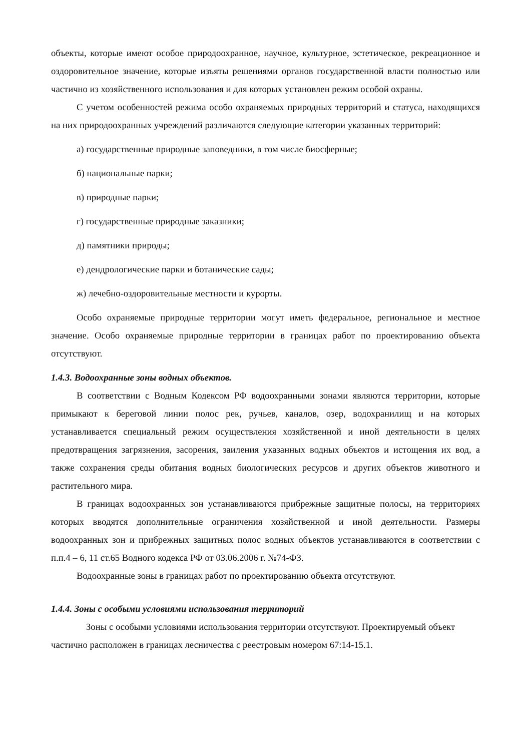объекты, которые имеют особое природоохранное, научное, культурное, эстетическое, рекреационное и оздоровительное значение, которые изъяты решениями органов государственной власти полностью или частично из хозяйственного использования и для которых установлен режим особой охраны.
С учетом особенностей режима особо охраняемых природных территорий и статуса, находящихся на них природоохранных учреждений различаются следующие категории указанных территорий:
а) государственные природные заповедники, в том числе биосферные;
б) национальные парки;
в) природные парки;
г) государственные природные заказники;
д) памятники природы;
е) дендрологические парки и ботанические сады;
ж) лечебно-оздоровительные местности и курорты.
Особо охраняемые природные территории могут иметь федеральное, региональное и местное значение. Особо охраняемые природные территории в границах работ по проектированию объекта отсутствуют.
1.4.3. Водоохранные зоны водных объектов.
В соответствии с Водным Кодексом РФ водоохранными зонами являются территории, которые примыкают к береговой линии полос рек, ручьев, каналов, озер, водохранилищ и на которых устанавливается специальный режим осуществления хозяйственной и иной деятельности в целях предотвращения загрязнения, засорения, заиления указанных водных объектов и истощения их вод, а также сохранения среды обитания водных биологических ресурсов и других объектов животного и растительного мира.
В границах водоохранных зон устанавливаются прибрежные защитные полосы, на территориях которых вводятся дополнительные ограничения хозяйственной и иной деятельности. Размеры водоохранных зон и прибрежных защитных полос водных объектов устанавливаются в соответствии с п.п.4 – 6, 11 ст.65 Водного кодекса РФ от 03.06.2006 г. №74-ФЗ.
Водоохранные зоны в границах работ по проектированию объекта отсутствуют.
1.4.4. Зоны с особыми условиями использования территорий
Зоны с особыми условиями использования территории отсутствуют. Проектируемый объект частично расположен в границах лесничества с реестровым номером 67:14-15.1.